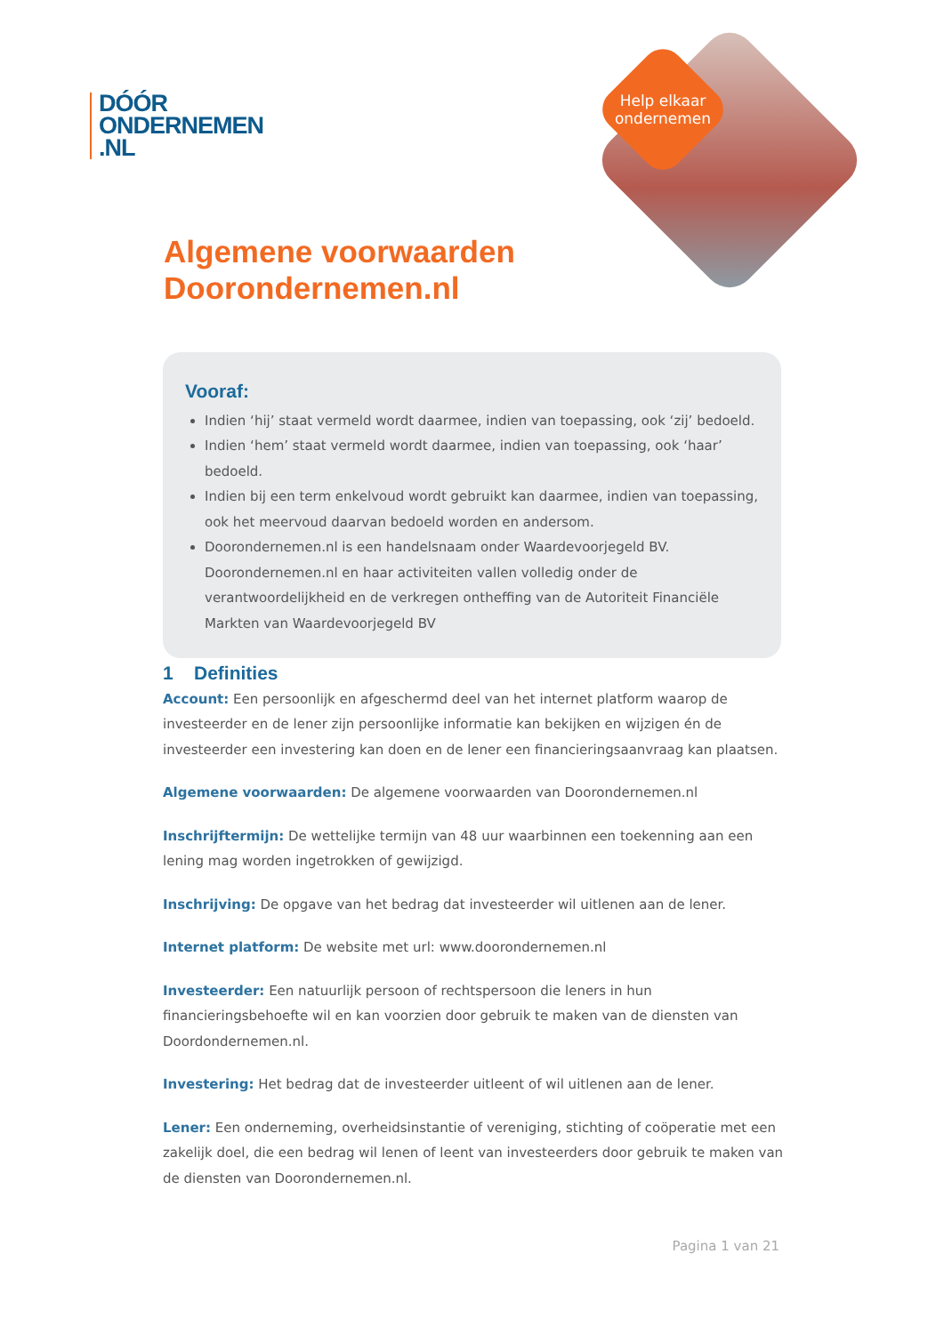DÓÓR
ONDERNEMEN
.NL
Help elkaar ondernemen
Algemene voorwaarden
Doorondernemen.nl
Vooraf:
Indien ‘hij’ staat vermeld wordt daarmee, indien van toepassing, ook ‘zij’ bedoeld.
Indien ‘hem’ staat vermeld wordt daarmee, indien van toepassing, ook ‘haar’ bedoeld.
Indien bij een term enkelvoud wordt gebruikt kan daarmee, indien van toepassing, ook het meervoud daarvan bedoeld worden en andersom.
Doorondernemen.nl is een handelsnaam onder Waardevoorjegeld BV. Doorondernemen.nl en haar activiteiten vallen volledig onder de verantwoordelijkheid en de verkregen ontheffing van de Autoriteit Financiële Markten van Waardevoorjegeld BV
1 Definities
Account: Een persoonlijk en afgeschermd deel van het internet platform waarop de investeerder en de lener zijn persoonlijke informatie kan bekijken en wijzigen én de investeerder een investering kan doen en de lener een financieringsaanvraag kan plaatsen.
Algemene voorwaarden: De algemene voorwaarden van Doorondernemen.nl
Inschrijftermijn: De wettelijke termijn van 48 uur waarbinnen een toekenning aan een lening mag worden ingetrokken of gewijzigd.
Inschrijving: De opgave van het bedrag dat investeerder wil uitlenen aan de lener.
Internet platform: De website met url: www.doorondernemen.nl
Investeerder: Een natuurlijk persoon of rechtspersoon die leners in hun financieringsbehoefte wil en kan voorzien door gebruik te maken van de diensten van Doordondernemen.nl.
Investering: Het bedrag dat de investeerder uitleent of wil uitlenen aan de lener.
Lener: Een onderneming, overheidsinstantie of vereniging, stichting of coöperatie met een zakelijk doel, die een bedrag wil lenen of leent van investeerders door gebruik te maken van de diensten van Doorondernemen.nl.
Pagina 1 van 21